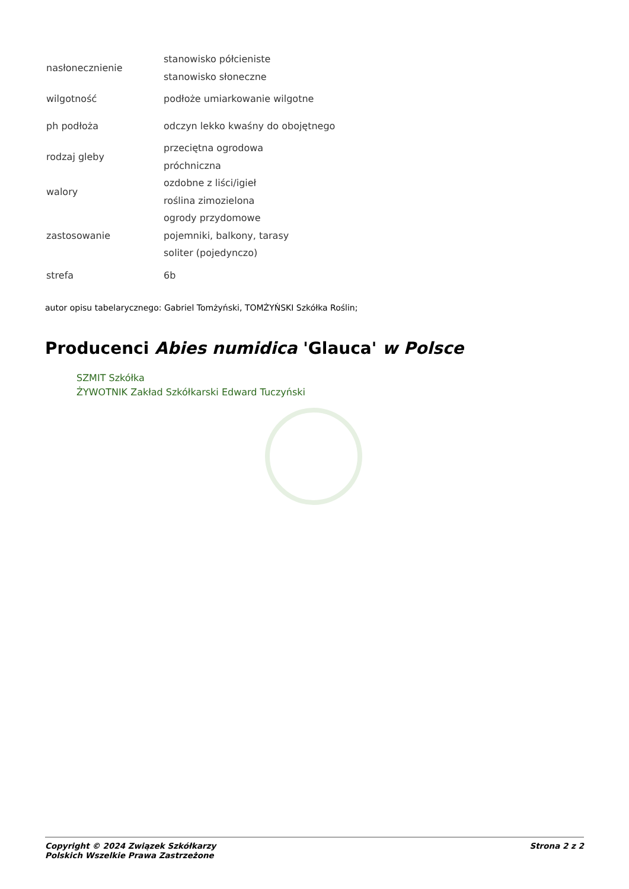| nasłonecznienie | stanowisko półcieniste stanowisko słoneczne |
| wilgotność | podłoże umiarkowanie wilgotne |
| ph podłoża | odczyn lekko kwaśny do obojętnego |
| rodzaj gleby | przeciętna ogrodowa próchniczna |
| walory | ozdobne z liści/igieł roślina zimozielona |
| zastosowanie | ogrody przydomowe pojemniki, balkony, tarasy soliter (pojedynczo) |
| strefa | 6b |
autor opisu tabelarycznego: Gabriel Tomżyński, TOMŻYŃSKI Szkółka Roślin;
Producenci Abies numidica 'Glauca' w Polsce
SZMIT Szkółka
ŻYWOTNIK Zakład Szkółkarski Edward Tuczyński
Copyright © 2024 Związek Szkółkarzy
Polskich Wszelkie Prawa Zastrzeżone
Strona 2 z 2